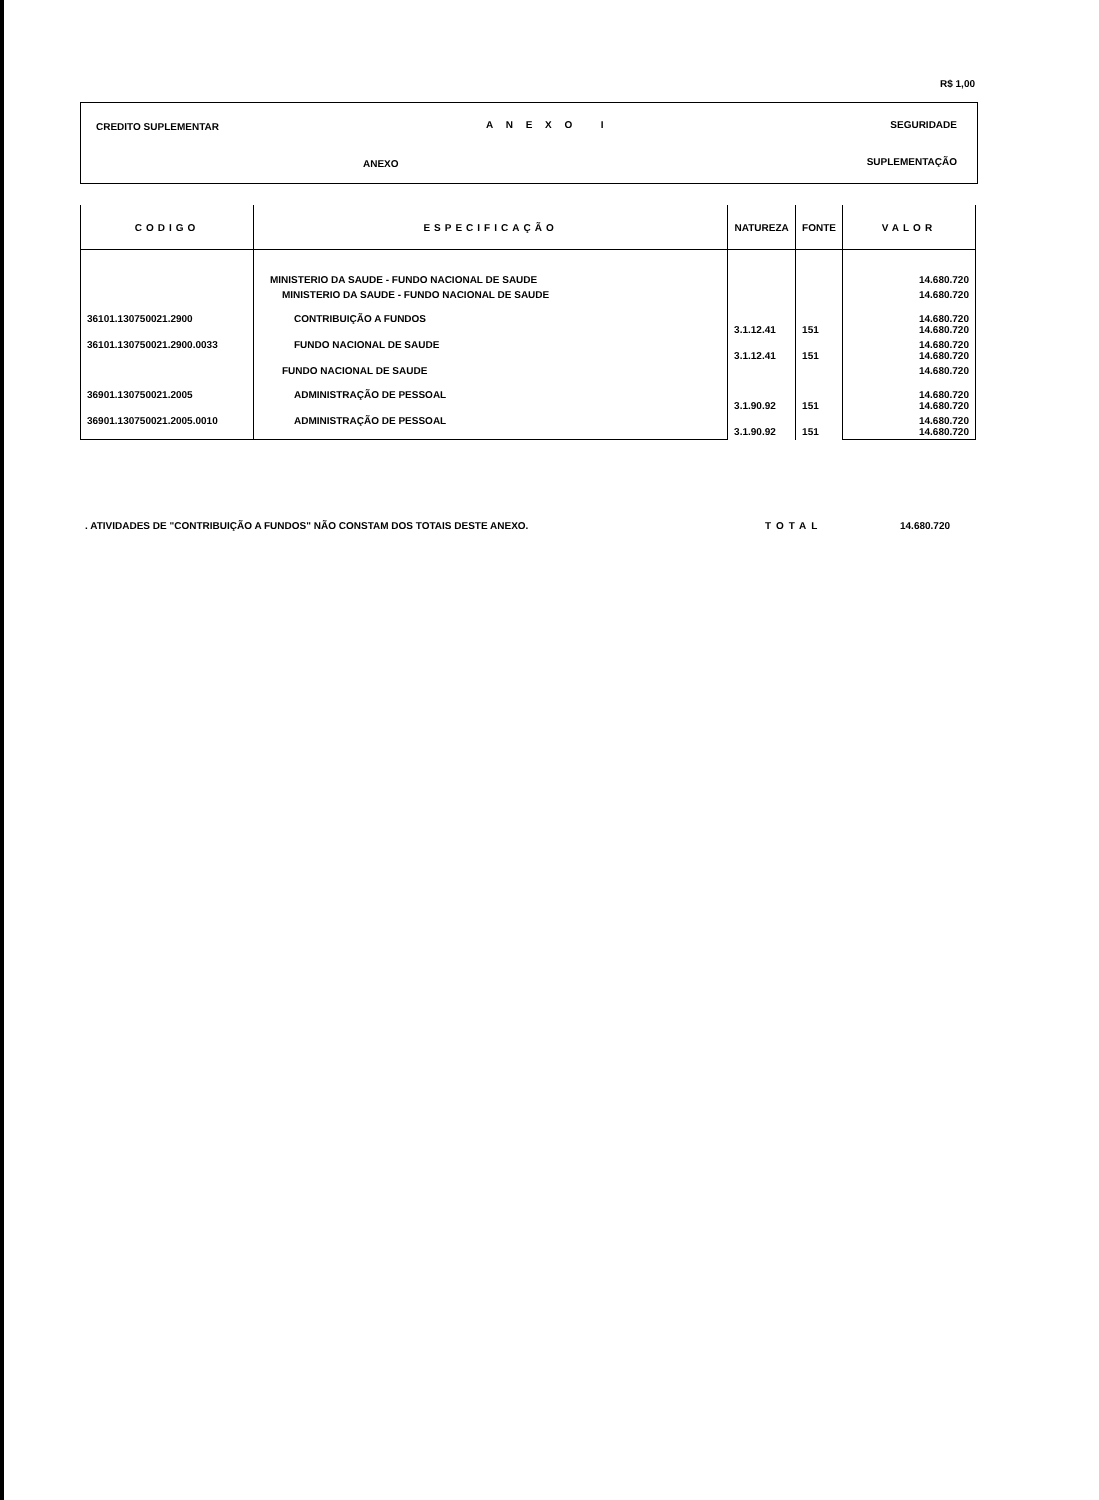R$ 1,00
CREDITO SUPLEMENTAR A N E X O I SEGURIDADE
ANEXO SUPLEMENTAÇÃO
| CODIGO | ESPECIFICAÇÃO | NATUREZA | FONTE | VALOR |
| --- | --- | --- | --- | --- |
| | MINISTERIO DA SAUDE - FUNDO NACIONAL DE SAUDE | | | 14.680.720 |
| | MINISTERIO DA SAUDE - FUNDO NACIONAL DE SAUDE | | | 14.680.720 |
| 36101.130750021.2900 | CONTRIBUIÇÃO A FUNDOS | 3.1.12.41 | 151 | 14.680.720 14.680.720 |
| 36101.130750021.2900.0033 | FUNDO NACIONAL DE SAUDE | 3.1.12.41 | 151 | 14.680.720 14.680.720 |
| | FUNDO NACIONAL DE SAUDE | | | 14.680.720 |
| 36901.130750021.2005 | ADMINISTRAÇÃO DE PESSOAL | 3.1.90.92 | 151 | 14.680.720 14.680.720 |
| 36901.130750021.2005.0010 | ADMINISTRAÇÃO DE PESSOAL | 3.1.90.92 | 151 | 14.680.720 14.680.720 |
. ATIVIDADES DE "CONTRIBUIÇÃO A FUNDOS" NÃO CONSTAM DOS TOTAIS DESTE ANEXO.
TOTAL 14.680.720